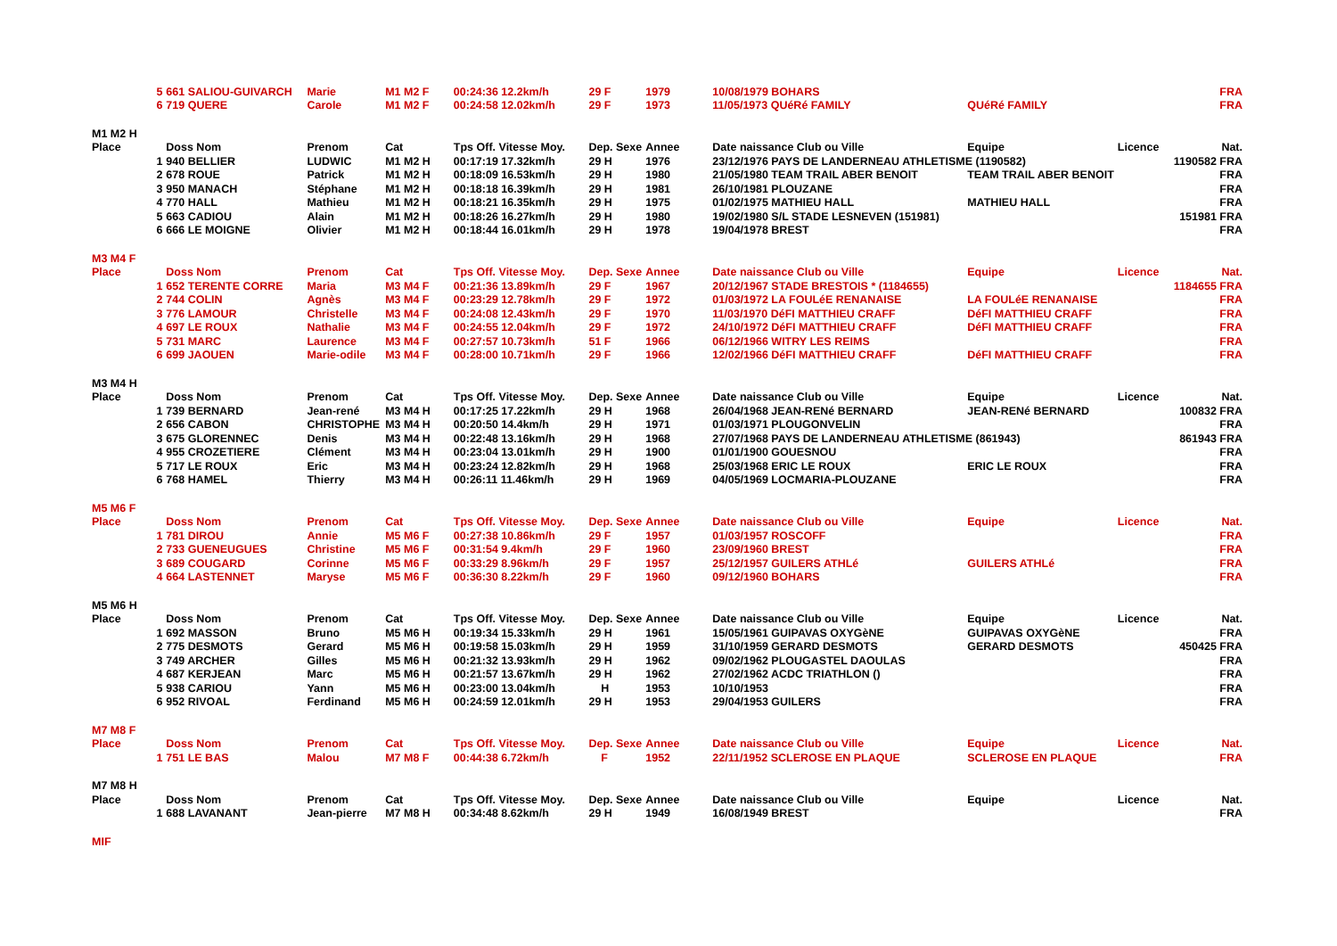| | 5 | 661 SALIOU-GUIVARCH | Marie | M1 M2 F | 00:24:36 12.2km/h | 29 F | 1979 | 10/08/1979 BOHARS | | | FRA |
| | 6 | 719 QUERE | Carole | M1 M2 F | 00:24:58 12.02km/h | 29 F | 1973 | 11/05/1973 QUéRé FAMILY | QUéRé FAMILY | | FRA |
| M1 M2 H | | | | | | | | | | | |
| Place | | Doss Nom | Prenom | Cat | Tps Off. Vitesse Moy. | Dep. Sexe | Annee | Date naissance Club ou Ville | Equipe | Licence | Nat. |
| | 1 | 940 BELLIER | LUDWIC | M1 M2 H | 00:17:19 17.32km/h | 29 H | 1976 | 23/12/1976 PAYS DE LANDERNEAU ATHLETISME (1190582) | | | 1190582 FRA |
| | 2 | 678 ROUE | Patrick | M1 M2 H | 00:18:09 16.53km/h | 29 H | 1980 | 21/05/1980 TEAM TRAIL ABER BENOIT | TEAM TRAIL ABER BENOIT | | FRA |
| | 3 | 950 MANACH | Stéphane | M1 M2 H | 00:18:18 16.39km/h | 29 H | 1981 | 26/10/1981 PLOUZANE | | | FRA |
| | 4 | 770 HALL | Mathieu | M1 M2 H | 00:18:21 16.35km/h | 29 H | 1975 | 01/02/1975 MATHIEU HALL | MATHIEU HALL | | FRA |
| | 5 | 663 CADIOU | Alain | M1 M2 H | 00:18:26 16.27km/h | 29 H | 1980 | 19/02/1980 S/L STADE LESNEVEN (151981) | | | 151981 FRA |
| | 6 | 666 LE MOIGNE | Olivier | M1 M2 H | 00:18:44 16.01km/h | 29 H | 1978 | 19/04/1978 BREST | | | FRA |
| M3 M4 F | | | | | | | | | | | |
| Place | | Doss Nom | Prenom | Cat | Tps Off. Vitesse Moy. | Dep. Sexe | Annee | Date naissance Club ou Ville | Equipe | Licence | Nat. |
| | 1 | 652 TERENTE CORRE | Maria | M3 M4 F | 00:21:36 13.89km/h | 29 F | 1967 | 20/12/1967 STADE BRESTOIS * (1184655) | | | 1184655 FRA |
| | 2 | 744 COLIN | Agnès | M3 M4 F | 00:23:29 12.78km/h | 29 F | 1972 | 01/03/1972 LA FOULéE RENANAISE | LA FOULéE RENANAISE | | FRA |
| | 3 | 776 LAMOUR | Christelle | M3 M4 F | 00:24:08 12.43km/h | 29 F | 1970 | 11/03/1970 DéFI MATTHIEU CRAFF | DéFI MATTHIEU CRAFF | | FRA |
| | 4 | 697 LE ROUX | Nathalie | M3 M4 F | 00:24:55 12.04km/h | 29 F | 1972 | 24/10/1972 DéFI MATTHIEU CRAFF | DéFI MATTHIEU CRAFF | | FRA |
| | 5 | 731 MARC | Laurence | M3 M4 F | 00:27:57 10.73km/h | 51 F | 1966 | 06/12/1966 WITRY LES REIMS | | | FRA |
| | 6 | 699 JAOUEN | Marie-odile | M3 M4 F | 00:28:00 10.71km/h | 29 F | 1966 | 12/02/1966 DéFI MATTHIEU CRAFF | DéFI MATTHIEU CRAFF | | FRA |
| M3 M4 H | | | | | | | | | | | |
| Place | | Doss Nom | Prenom | Cat | Tps Off. Vitesse Moy. | Dep. Sexe | Annee | Date naissance Club ou Ville | Equipe | Licence | Nat. |
| | 1 | 739 BERNARD | Jean-rené | M3 M4 H | 00:17:25 17.22km/h | 29 H | 1968 | 26/04/1968 JEAN-RENé BERNARD | JEAN-RENé BERNARD | | 100832 FRA |
| | 2 | 656 CABON | CHRISTOPHE | M3 M4 H | 00:20:50 14.4km/h | 29 H | 1971 | 01/03/1971 PLOUGONVELIN | | | FRA |
| | 3 | 675 GLORENNEC | Denis | M3 M4 H | 00:22:48 13.16km/h | 29 H | 1968 | 27/07/1968 PAYS DE LANDERNEAU ATHLETISME (861943) | | | 861943 FRA |
| | 4 | 955 CROZETIERE | Clément | M3 M4 H | 00:23:04 13.01km/h | 29 H | 1900 | 01/01/1900 GOUESNOU | | | FRA |
| | 5 | 717 LE ROUX | Eric | M3 M4 H | 00:23:24 12.82km/h | 29 H | 1968 | 25/03/1968 ERIC LE ROUX | ERIC LE ROUX | | FRA |
| | 6 | 768 HAMEL | Thierry | M3 M4 H | 00:26:11 11.46km/h | 29 H | 1969 | 04/05/1969 LOCMARIA-PLOUZANE | | | FRA |
| M5 M6 F | | | | | | | | | | | |
| Place | | Doss Nom | Prenom | Cat | Tps Off. Vitesse Moy. | Dep. Sexe | Annee | Date naissance Club ou Ville | Equipe | Licence | Nat. |
| | 1 | 781 DIROU | Annie | M5 M6 F | 00:27:38 10.86km/h | 29 F | 1957 | 01/03/1957 ROSCOFF | | | FRA |
| | 2 | 733 GUENEUGUES | Christine | M5 M6 F | 00:31:54 9.4km/h | 29 F | 1960 | 23/09/1960 BREST | | | FRA |
| | 3 | 689 COUGARD | Corinne | M5 M6 F | 00:33:29 8.96km/h | 29 F | 1957 | 25/12/1957 GUILERS ATHLé | GUILERS ATHLé | | FRA |
| | 4 | 664 LASTENNET | Maryse | M5 M6 F | 00:36:30 8.22km/h | 29 F | 1960 | 09/12/1960 BOHARS | | | FRA |
| M5 M6 H | | | | | | | | | | | |
| Place | | Doss Nom | Prenom | Cat | Tps Off. Vitesse Moy. | Dep. Sexe | Annee | Date naissance Club ou Ville | Equipe | Licence | Nat. |
| | 1 | 692 MASSON | Bruno | M5 M6 H | 00:19:34 15.33km/h | 29 H | 1961 | 15/05/1961 GUIPAVAS OXYGèNE | GUIPAVAS OXYGèNE | | FRA |
| | 2 | 775 DESMOTS | Gerard | M5 M6 H | 00:19:58 15.03km/h | 29 H | 1959 | 31/10/1959 GERARD DESMOTS | GERARD DESMOTS | | 450425 FRA |
| | 3 | 749 ARCHER | Gilles | M5 M6 H | 00:21:32 13.93km/h | 29 H | 1962 | 09/02/1962 PLOUGASTEL DAOULAS | | | FRA |
| | 4 | 687 KERJEAN | Marc | M5 M6 H | 00:21:57 13.67km/h | 29 H | 1962 | 27/02/1962 ACDC TRIATHLON () | | | FRA |
| | 5 | 938 CARIOU | Yann | M5 M6 H | 00:23:00 13.04km/h | H | 1953 | 10/10/1953 | | | FRA |
| | 6 | 952 RIVOAL | Ferdinand | M5 M6 H | 00:24:59 12.01km/h | 29 H | 1953 | 29/04/1953 GUILERS | | | FRA |
| M7 M8 F | | | | | | | | | | | |
| Place | | Doss Nom | Prenom | Cat | Tps Off. Vitesse Moy. | Dep. Sexe | Annee | Date naissance Club ou Ville | Equipe | Licence | Nat. |
| | 1 | 751 LE BAS | Malou | M7 M8 F | 00:44:38 6.72km/h | F | 1952 | 22/11/1952 SCLEROSE EN PLAQUE | SCLEROSE EN PLAQUE | | FRA |
| M7 M8 H | | | | | | | | | | | |
| Place | | Doss Nom | Prenom | Cat | Tps Off. Vitesse Moy. | Dep. Sexe | Annee | Date naissance Club ou Ville | Equipe | Licence | Nat. |
| | 1 | 688 LAVANANT | Jean-pierre | M7 M8 H | 00:34:48 8.62km/h | 29 H | 1949 | 16/08/1949 BREST | | | FRA |
| MIF | | | | | | | | | | | |